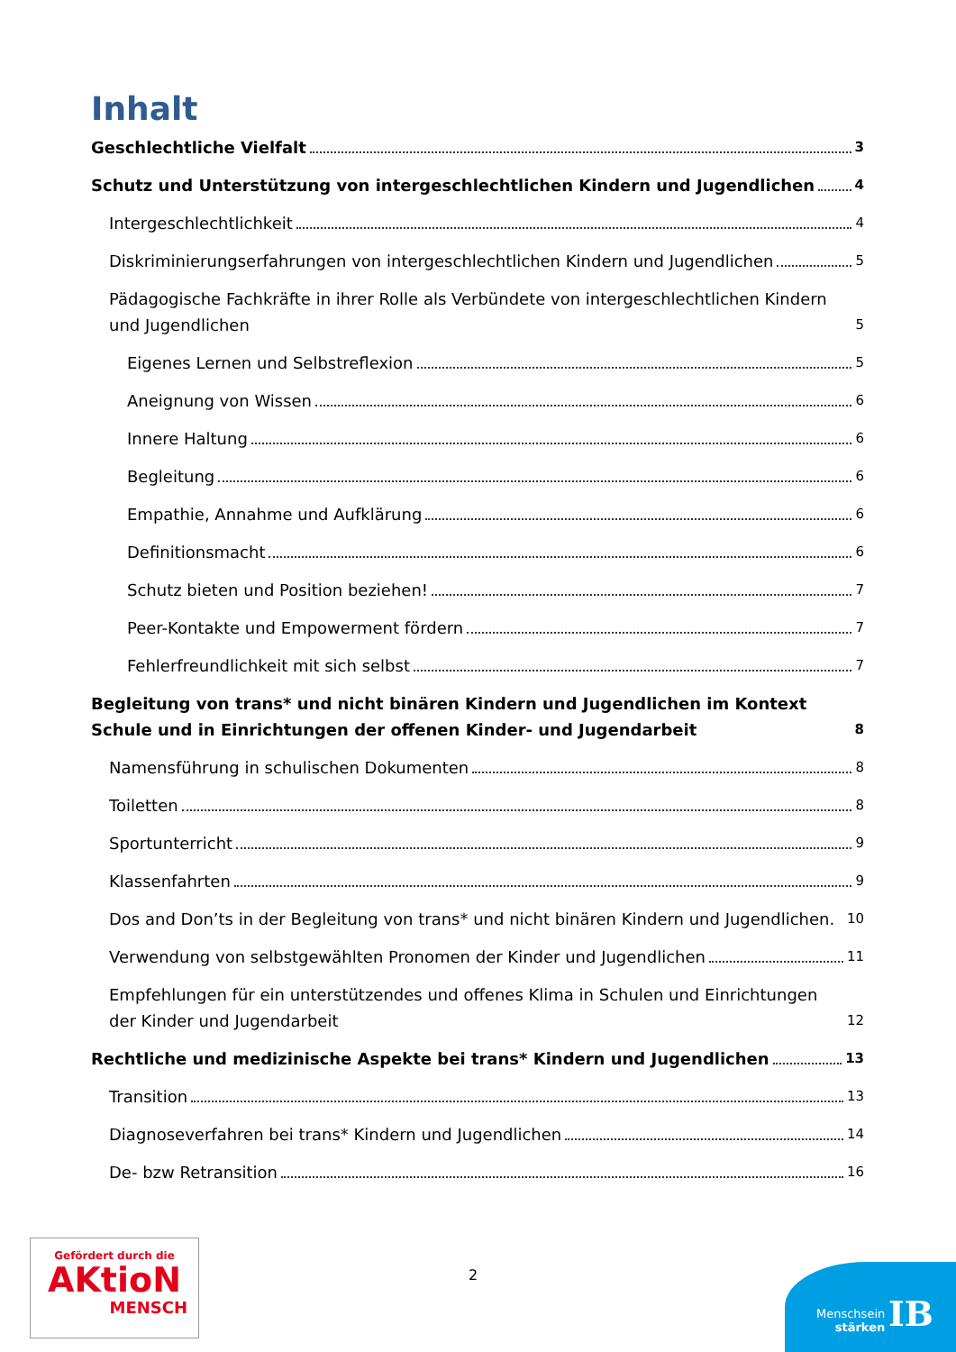Inhalt
Geschlechtliche Vielfalt 3
Schutz und Unterstützung von intergeschlechtlichen Kindern und Jugendlichen 4
Intergeschlechtlichkeit 4
Diskriminierungserfahrungen von intergeschlechtlichen Kindern und Jugendlichen 5
Pädagogische Fachkräfte in ihrer Rolle als Verbündete von intergeschlechtlichen Kindern und Jugendlichen 5
Eigenes Lernen und Selbstreflexion 5
Aneignung von Wissen 6
Innere Haltung 6
Begleitung 6
Empathie, Annahme und Aufklärung 6
Definitionsmacht 6
Schutz bieten und Position beziehen! 7
Peer-Kontakte und Empowerment fördern 7
Fehlerfreundlichkeit mit sich selbst 7
Begleitung von trans* und nicht binären Kindern und Jugendlichen im Kontext Schule und in Einrichtungen der offenen Kinder- und Jugendarbeit 8
Namensführung in schulischen Dokumenten 8
Toiletten 8
Sportunterricht 9
Klassenfahrten 9
Dos and Don’ts in der Begleitung von trans* und nicht binären Kindern und Jugendlichen. 10
Verwendung von selbstgewählten Pronomen der Kinder und Jugendlichen 11
Empfehlungen für ein unterstützendes und offenes Klima in Schulen und Einrichtungen der Kinder und Jugendarbeit 12
Rechtliche und medizinische Aspekte bei trans* Kindern und Jugendlichen 13
Transition 13
Diagnoseverfahren bei trans* Kindern und Jugendlichen 14
De- bzw Retransition 16
Gefördert durch die
AKtioN
MENSCH
2
Menschsein
stärken
IB